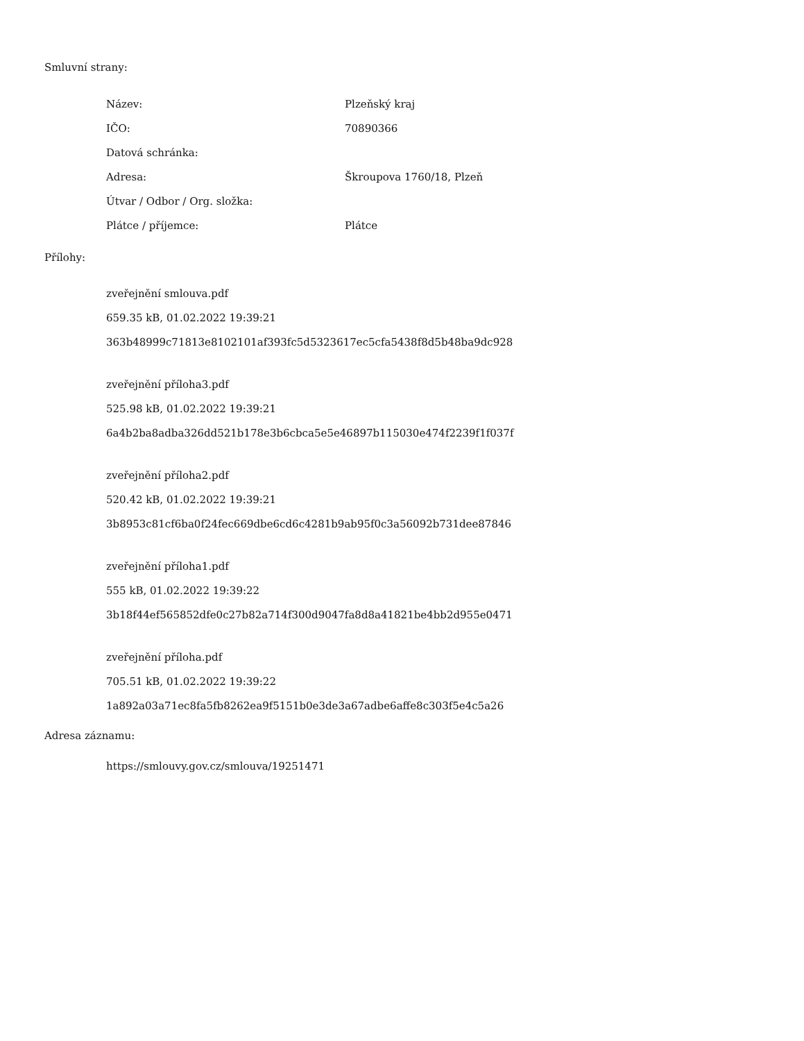Smluvní strany:
| Název: | Plzeňský kraj |
| IČO: | 70890366 |
| Datová schránka: | |
| Adresa: | Škroupova 1760/18, Plzeň |
| Útvar / Odbor / Org. složka: | |
| Plátce / příjemce: | Plátce |
Přílohy:
zveřejnění smlouva.pdf
659.35 kB, 01.02.2022 19:39:21
363b48999c71813e8102101af393fc5d5323617ec5cfa5438f8d5b48ba9dc928
zveřejnění příloha3.pdf
525.98 kB, 01.02.2022 19:39:21
6a4b2ba8adba326dd521b178e3b6cbca5e5e46897b115030e474f2239f1f037f
zveřejnění příloha2.pdf
520.42 kB, 01.02.2022 19:39:21
3b8953c81cf6ba0f24fec669dbe6cd6c4281b9ab95f0c3a56092b731dee87846
zveřejnění příloha1.pdf
555 kB, 01.02.2022 19:39:22
3b18f44ef565852dfe0c27b82a714f300d9047fa8d8a41821be4bb2d955e0471
zveřejnění příloha.pdf
705.51 kB, 01.02.2022 19:39:22
1a892a03a71ec8fa5fb8262ea9f5151b0e3de3a67adbe6affe8c303f5e4c5a26
Adresa záznamu:
https://smlouvy.gov.cz/smlouva/19251471